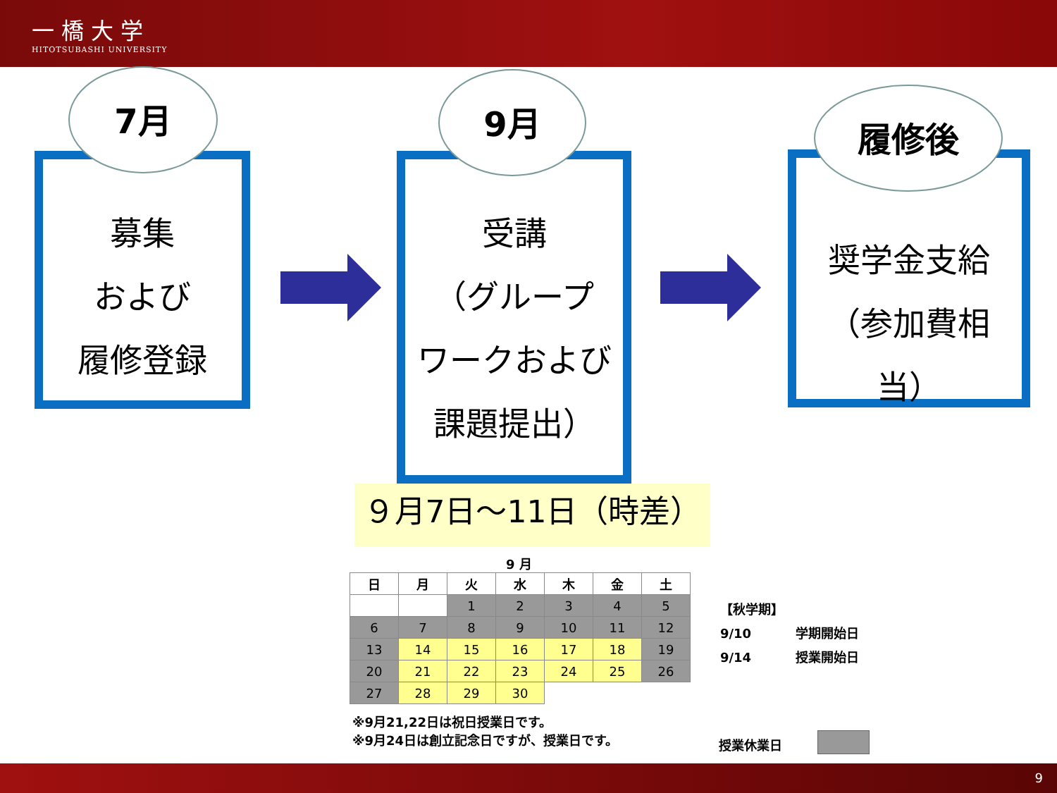一橋大学
HITOTSUBASHI UNIVERSITY
募集
および
履修登録
7月
受講
（グループ
ワークおよび
課題提出）
9月
奨学金支給
（参加費相当）
履修後
９月7日～11日（時差）
9 月
| 日 | 月 | 火 | 水 | 木 | 金 | 土 |
| --- | --- | --- | --- | --- | --- | --- |
| | | 1 | 2 | 3 | 4 | 5 |
| 6 | 7 | 8 | 9 | 10 | 11 | 12 |
| 13 | 14 | 15 | 16 | 17 | 18 | 19 |
| 20 | 21 | 22 | 23 | 24 | 25 | 26 |
| 27 | 28 | 29 | 30 | | | |
※9月21,22日は祝日授業日です。
※9月24日は創立記念日ですが、授業日です。
【秋学期】
9/10 学期開始日
9/14 授業開始日
授業休業日
9